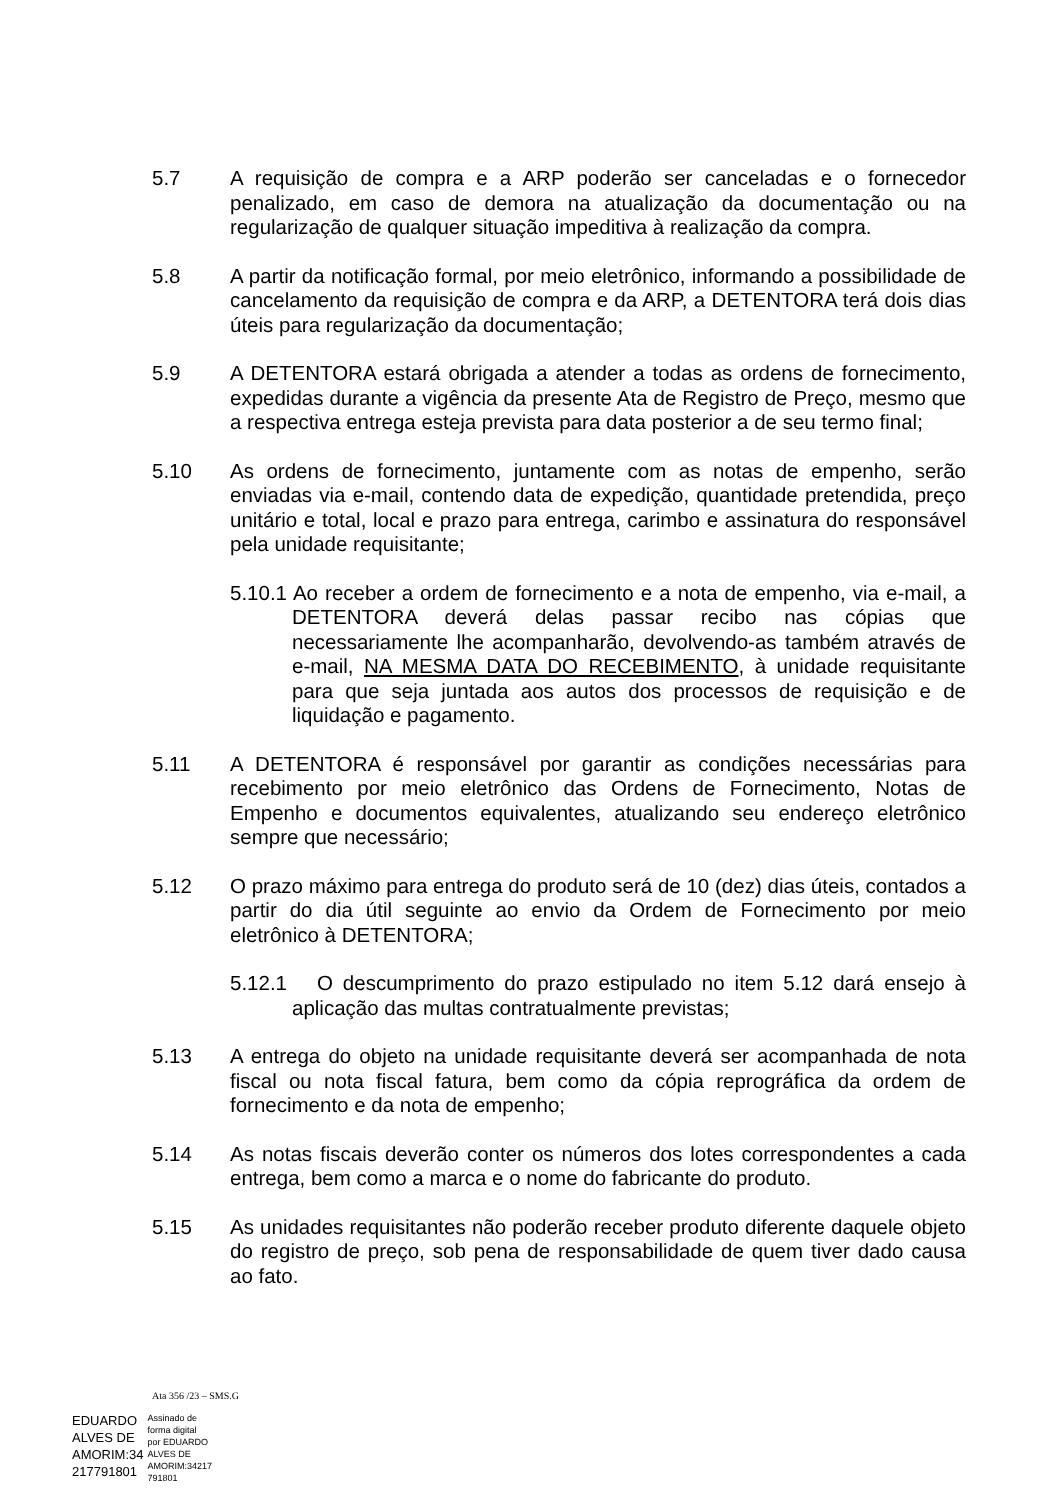5.7 A requisição de compra e a ARP poderão ser canceladas e o fornecedor penalizado, em caso de demora na atualização da documentação ou na regularização de qualquer situação impeditiva à realização da compra.
5.8 A partir da notificação formal, por meio eletrônico, informando a possibilidade de cancelamento da requisição de compra e da ARP, a DETENTORA terá dois dias úteis para regularização da documentação;
5.9 A DETENTORA estará obrigada a atender a todas as ordens de fornecimento, expedidas durante a vigência da presente Ata de Registro de Preço, mesmo que a respectiva entrega esteja prevista para data posterior a de seu termo final;
5.10 As ordens de fornecimento, juntamente com as notas de empenho, serão enviadas via e-mail, contendo data de expedição, quantidade pretendida, preço unitário e total, local e prazo para entrega, carimbo e assinatura do responsável pela unidade requisitante;
5.10.1 Ao receber a ordem de fornecimento e a nota de empenho, via e-mail, a DETENTORA deverá delas passar recibo nas cópias que necessariamente lhe acompanharão, devolvendo-as também através de e-mail, NA MESMA DATA DO RECEBIMENTO, à unidade requisitante para que seja juntada aos autos dos processos de requisição e de liquidação e pagamento.
5.11 A DETENTORA é responsável por garantir as condições necessárias para recebimento por meio eletrônico das Ordens de Fornecimento, Notas de Empenho e documentos equivalentes, atualizando seu endereço eletrônico sempre que necessário;
5.12 O prazo máximo para entrega do produto será de 10 (dez) dias úteis, contados a partir do dia útil seguinte ao envio da Ordem de Fornecimento por meio eletrônico à DETENTORA;
5.12.1 O descumprimento do prazo estipulado no item 5.12 dará ensejo à aplicação das multas contratualmente previstas;
5.13 A entrega do objeto na unidade requisitante deverá ser acompanhada de nota fiscal ou nota fiscal fatura, bem como da cópia reprográfica da ordem de fornecimento e da nota de empenho;
5.14 As notas fiscais deverão conter os números dos lotes correspondentes a cada entrega, bem como a marca e o nome do fabricante do produto.
5.15 As unidades requisitantes não poderão receber produto diferente daquele objeto do registro de preço, sob pena de responsabilidade de quem tiver dado causa ao fato.
Ata 356 /23 – SMS.G
EDUARDO
ALVES DE
AMORIM:34
217791801
Assinado de
forma digital
por EDUARDO
ALVES DE
AMORIM:34217
791801